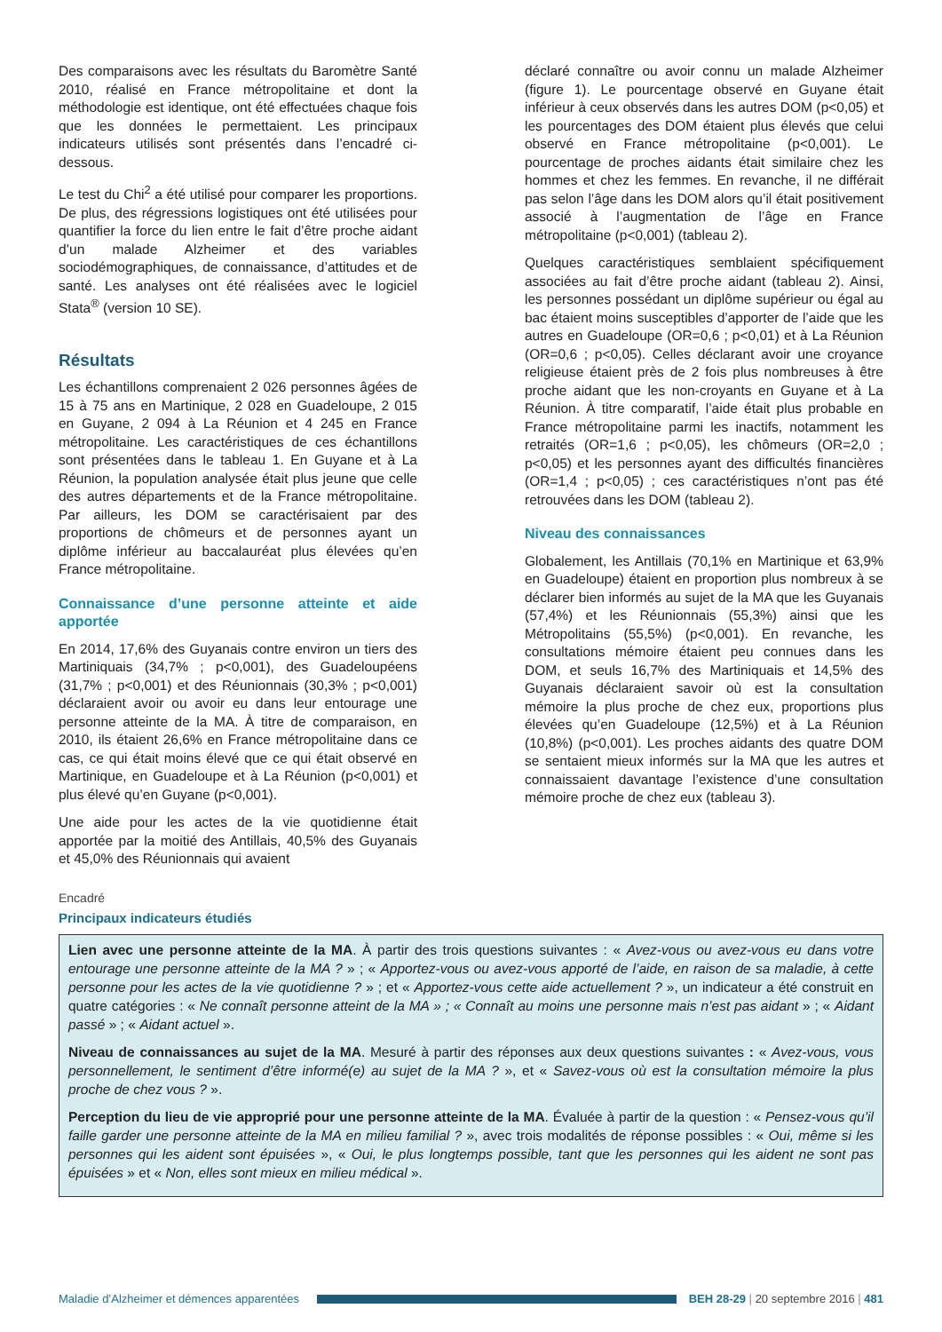Des comparaisons avec les résultats du Baromètre Santé 2010, réalisé en France métropolitaine et dont la méthodologie est identique, ont été effectuées chaque fois que les données le permettaient. Les principaux indicateurs utilisés sont présentés dans l’encadré ci-dessous.
Le test du Chi<sup>2</sup> a été utilisé pour comparer les proportions. De plus, des régressions logistiques ont été utilisées pour quantifier la force du lien entre le fait d’être proche aidant d’un malade Alzheimer et des variables sociodémographiques, de connaissance, d’attitudes et de santé. Les analyses ont été réalisées avec le logiciel Stata<sup>®</sup> (version 10 SE).
Résultats
Les échantillons comprenaient 2 026 personnes âgées de 15 à 75 ans en Martinique, 2 028 en Guadeloupe, 2 015 en Guyane, 2 094 à La Réunion et 4 245 en France métropolitaine. Les caractéristiques de ces échantillons sont présentées dans le tableau 1. En Guyane et à La Réunion, la population analysée était plus jeune que celle des autres départements et de la France métropolitaine. Par ailleurs, les DOM se caractérisaient par des proportions de chômeurs et de personnes ayant un diplôme inférieur au baccalauréat plus élevées qu’en France métropolitaine.
Connaissance d’une personne atteinte et aide apportée
En 2014, 17,6% des Guyanais contre environ un tiers des Martiniquais (34,7% ; p<0,001), des Guadeloupéens (31,7% ; p<0,001) et des Réunionnais (30,3% ; p<0,001) déclaraient avoir ou avoir eu dans leur entourage une personne atteinte de la MA. À titre de comparaison, en 2010, ils étaient 26,6% en France métropolitaine dans ce cas, ce qui était moins élevé que ce qui était observé en Martinique, en Guadeloupe et à La Réunion (p<0,001) et plus élevé qu’en Guyane (p<0,001).
Une aide pour les actes de la vie quotidienne était apportée par la moitié des Antillais, 40,5% des Guyanais et 45,0% des Réunionnais qui avaient
déclaré connaître ou avoir connu un malade Alzheimer (figure 1). Le pourcentage observé en Guyane était inférieur à ceux observés dans les autres DOM (p<0,05) et les pourcentages des DOM étaient plus élevés que celui observé en France métropolitaine (p<0,001). Le pourcentage de proches aidants était similaire chez les hommes et chez les femmes. En revanche, il ne différait pas selon l’âge dans les DOM alors qu’il était positivement associé à l’augmentation de l’âge en France métropolitaine (p<0,001) (tableau 2).
Quelques caractéristiques semblaient spécifiquement associées au fait d’être proche aidant (tableau 2). Ainsi, les personnes possédant un diplôme supérieur ou égal au bac étaient moins susceptibles d’apporter de l’aide que les autres en Guadeloupe (OR=0,6 ; p<0,01) et à La Réunion (OR=0,6 ; p<0,05). Celles déclarant avoir une croyance religieuse étaient près de 2 fois plus nombreuses à être proche aidant que les non-croyants en Guyane et à La Réunion. À titre comparatif, l’aide était plus probable en France métropolitaine parmi les inactifs, notamment les retraités (OR=1,6 ; p<0,05), les chômeurs (OR=2,0 ; p<0,05) et les personnes ayant des difficultés financières (OR=1,4 ; p<0,05) ; ces caractéristiques n’ont pas été retrouvées dans les DOM (tableau 2).
Niveau des connaissances
Globalement, les Antillais (70,1% en Martinique et 63,9% en Guadeloupe) étaient en proportion plus nombreux à se déclarer bien informés au sujet de la MA que les Guyanais (57,4%) et les Réunionnais (55,3%) ainsi que les Métropolitains (55,5%) (p<0,001). En revanche, les consultations mémoire étaient peu connues dans les DOM, et seuls 16,7% des Martiniquais et 14,5% des Guyanais déclaraient savoir où est la consultation mémoire la plus proche de chez eux, proportions plus élevées qu’en Guadeloupe (12,5%) et à La Réunion (10,8%) (p<0,001). Les proches aidants des quatre DOM se sentaient mieux informés sur la MA que les autres et connaissaient davantage l’existence d’une consultation mémoire proche de chez eux (tableau 3).
Encadré
Principaux indicateurs étudiés
Lien avec une personne atteinte de la MA. À partir des trois questions suivantes : « Avez-vous ou avez-vous eu dans votre entourage une personne atteinte de la MA ? » ; « Apportez-vous ou avez-vous apporté de l’aide, en raison de sa maladie, à cette personne pour les actes de la vie quotidienne ? » ; et « Apportez-vous cette aide actuellement ? », un indicateur a été construit en quatre catégories : « Ne connaît personne atteint de la MA » ; « Connaît au moins une personne mais n’est pas aidant » ; « Aidant passé » ; « Aidant actuel ».
Niveau de connaissances au sujet de la MA. Mesuré à partir des réponses aux deux questions suivantes : « Avez-vous, vous personnellement, le sentiment d’être informé(e) au sujet de la MA ? », et « Savez-vous où est la consultation mémoire la plus proche de chez vous ? ».
Perception du lieu de vie approprié pour une personne atteinte de la MA. Évaluée à partir de la question : « Pensez-vous qu’il faille garder une personne atteinte de la MA en milieu familial ? », avec trois modalités de réponse possibles : « Oui, même si les personnes qui les aident sont épuisées », « Oui, le plus longtemps possible, tant que les personnes qui les aident ne sont pas épuisées » et « Non, elles sont mieux en milieu médical ».
Maladie d’Alzheimer et démences apparentées
BEH 28-29 | 20 septembre 2016 | 481